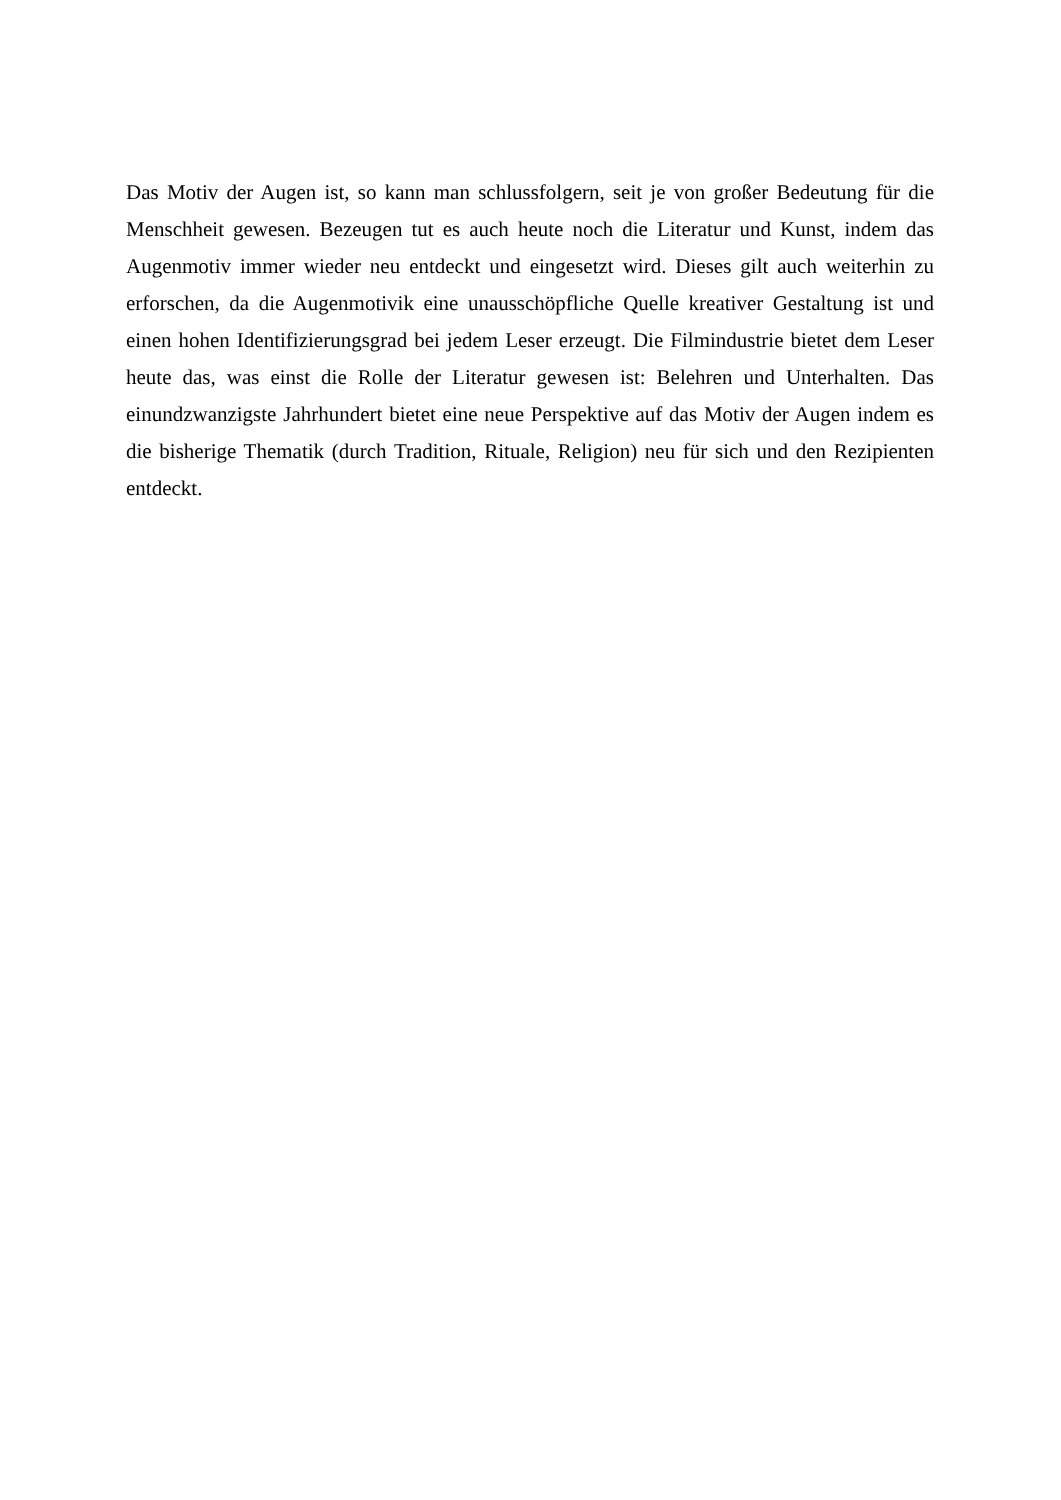Das Motiv der Augen ist, so kann man schlussfolgern, seit je von großer Bedeutung für die Menschheit gewesen. Bezeugen tut es auch heute noch die Literatur und Kunst, indem das Augenmotiv immer wieder neu entdeckt und eingesetzt wird. Dieses gilt auch weiterhin zu erforschen, da die Augenmotivik eine unausschöpfliche Quelle kreativer Gestaltung ist und einen hohen Identifizierungsgrad bei jedem Leser erzeugt. Die Filmindustrie bietet dem Leser heute das, was einst die Rolle der Literatur gewesen ist: Belehren und Unterhalten. Das einundzwanzigste Jahrhundert bietet eine neue Perspektive auf das Motiv der Augen indem es die bisherige Thematik (durch Tradition, Rituale, Religion) neu für sich und den Rezipienten entdeckt.